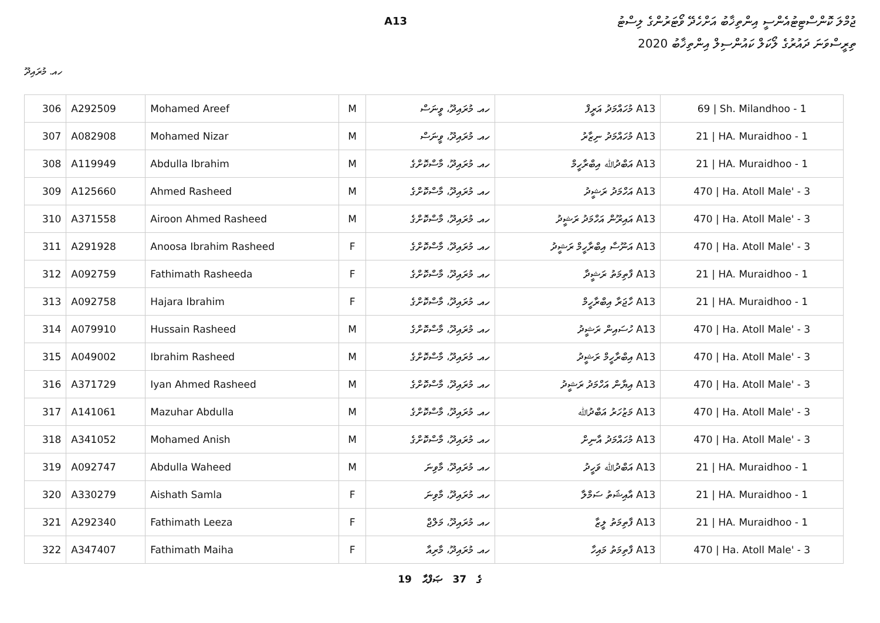ޖުމްލަ ކޮންސްޓިޓުއެންސީ އިންތިޚާބު އަށްހެދޭ ވޯޓަރުންގެ ލިސްޓު
A13
ތިރީސްވަނަ ދައުރުގެ ލޯކަލް ކައުންސިލް އިންތިޚާބު 2020
ހއ. މުރައިދޫ
| 306 | A292509 | Mohamed Areef | M | ހއ. މުރައިދޫ، ވީނަސް | A13 މުހައްމަދު އަރީފް | 69 / Sh. Milandhoo - 1 |
| 307 | A082908 | Mohamed Nizar | M | ހއ. މުރައިދޫ، ވީނަސް | A13 މުހައްމަދު ނިޒާރު | 21 / HA. Muraidhoo - 1 |
| 308 | A119949 | Abdulla Ibrahim | M | ހއ. މުރައިދޫ، މާސްކޮށްގެ | A13 އަބްދުﷲ އިބްރާހީމް | 21 / HA. Muraidhoo - 1 |
| 309 | A125660 | Ahmed Rasheed | M | ހއ. މުރައިދޫ، މާސްކޮށްގެ | A13 އަހްމަދު ރަޝީދު | 470 / Ha. Atoll Male' - 3 |
| 310 | A371558 | Airoon Ahmed Rasheed | M | ހއ. މުރައިދޫ، މާސްކޮށްގެ | A13 އައިރޫން އަހްމަދު ރަޝީދު | 470 / Ha. Atoll Male' - 3 |
| 311 | A291928 | Anoosa Ibrahim Rasheed | F | ހއ. މުރައިދޫ، މާސްކޮށްގެ | A13 އަނޫސާ އިބްރާހީމް ރަޝީދު | 470 / Ha. Atoll Male' - 3 |
| 312 | A092759 | Fathimath Rasheeda | F | ހއ. މުރައިދޫ، މާސްކޮށްގެ | A13 ފާތިމަތު ރަޝީދާ | 21 / HA. Muraidhoo - 1 |
| 313 | A092758 | Hajara Ibrahim | F | ހއ. މުރައިދޫ، މާސްކޮށްގެ | A13 ހާޖަރާ އިބްރާހީމް | 21 / HA. Muraidhoo - 1 |
| 314 | A079910 | Hussain Rasheed | M | ހއ. މުރައިދޫ، މާސްކޮށްގެ | A13 ހުސައިން ރަޝީދު | 470 / Ha. Atoll Male' - 3 |
| 315 | A049002 | Ibrahim Rasheed | M | ހއ. މުރައިދޫ، މާސްކޮށްގެ | A13 އިބްރާހީމް ރަޝީދު | 470 / Ha. Atoll Male' - 3 |
| 316 | A371729 | Iyan Ahmed Rasheed | M | ހއ. މުރައިދޫ، މާސްކޮށްގެ | A13 އިޔާން އަހްމަދު ރަޝީދު | 470 / Ha. Atoll Male' - 3 |
| 317 | A141061 | Mazuhar Abdulla | M | ހއ. މުރައިދޫ، މާސްކޮށްގެ | A13 މަޒުހަރު އަބްދުﷲ | 470 / Ha. Atoll Male' - 3 |
| 318 | A341052 | Mohamed Anish | M | ހއ. މުރައިދޫ، މާސްކޮށްގެ | A13 މުހައްމަދު އާނިށް | 470 / Ha. Atoll Male' - 3 |
| 319 | A092747 | Abdulla Waheed | M | ހއ. މުރައިދޫ، މާވިނަ | A13 އަބްދުﷲ ވަހީދު | 21 / HA. Muraidhoo - 1 |
| 320 | A330279 | Aishath Samla | F | ހއ. މުރައިދޫ، މާވިނަ | A13 އާއިޝަތު ސަމްލާ | 21 / HA. Muraidhoo - 1 |
| 321 | A292340 | Fathimath Leeza | F | ހއ. މުރައިދޫ، މަލްޖް | A13 ފާތިމަތު ލީޒާ | 21 / HA. Muraidhoo - 1 |
| 322 | A347407 | Fathimath Maiha | F | ހއ. މުރައިދޫ، މާރިއާ | A13 ފާތިމަތު މައިހާ | 470 / Ha. Atoll Male' - 3 |
19 ގެ 37 ޞަފްޙާ